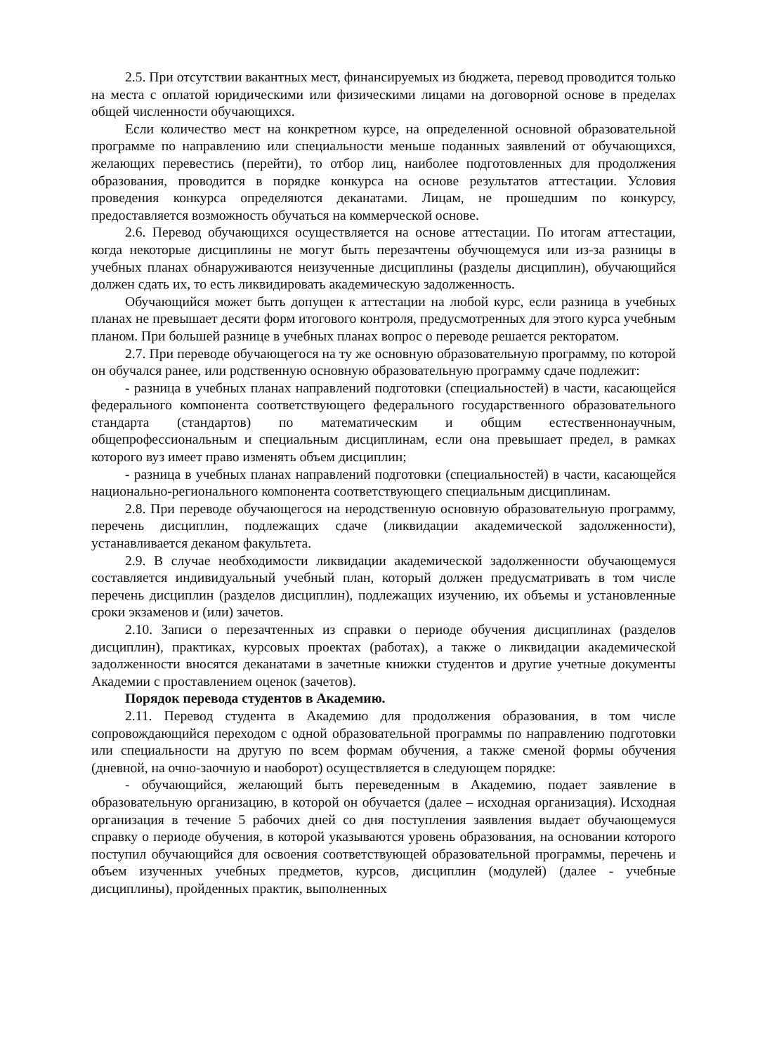2.5. При отсутствии вакантных мест, финансируемых из бюджета, перевод проводится только на места с оплатой юридическими или физическими лицами на договорной основе в пределах общей численности обучающихся.
Если количество мест на конкретном курсе, на определенной основной образовательной программе по направлению или специальности меньше поданных заявлений от обучающихся, желающих перевестись (перейти), то отбор лиц, наиболее подготовленных для продолжения образования, проводится в порядке конкурса на основе результатов аттестации. Условия проведения конкурса определяются деканатами. Лицам, не прошедшим по конкурсу, предоставляется возможность обучаться на коммерческой основе.
2.6. Перевод обучающихся осуществляется на основе аттестации. По итогам аттестации, когда некоторые дисциплины не могут быть перезачтены обучющемуся или из-за разницы в учебных планах обнаруживаются неизученные дисциплины (разделы дисциплин), обучающийся должен сдать их, то есть ликвидировать академическую задолженность.
Обучающийся может быть допущен к аттестации на любой курс, если разница в учебных планах не превышает десяти форм итогового контроля, предусмотренных для этого курса учебным планом. При большей разнице в учебных планах вопрос о переводе решается ректоратом.
2.7. При переводе обучающегося на ту же основную образовательную программу, по которой он обучался ранее, или родственную основную образовательную программу сдаче подлежит:
- разница в учебных планах направлений подготовки (специальностей) в части, касающейся федерального компонента соответствующего федерального государственного образовательного стандарта (стандартов) по математическим и общим естественнонаучным, общепрофессиональным и специальным дисциплинам, если она превышает предел, в рамках которого вуз имеет право изменять объем дисциплин;
- разница в учебных планах направлений подготовки (специальностей) в части, касающейся национально-регионального компонента соответствующего специальным дисциплинам.
2.8. При переводе обучающегося на неродственную основную образовательную программу, перечень дисциплин, подлежащих сдаче (ликвидации академической задолженности), устанавливается деканом факультета.
2.9. В случае необходимости ликвидации академической задолженности обучающемуся составляется индивидуальный учебный план, который должен предусматривать в том числе перечень дисциплин (разделов дисциплин), подлежащих изучению, их объемы и установленные сроки экзаменов и (или) зачетов.
2.10. Записи о перезачтенных из справки о периоде обучения дисциплинах (разделов дисциплин), практиках, курсовых проектах (работах), а также о ликвидации академической задолженности вносятся деканатами в зачетные книжки студентов и другие учетные документы Академии с проставлением оценок (зачетов).
Порядок перевода студентов в Академию.
2.11. Перевод студента в Академию для продолжения образования, в том числе сопровождающийся переходом с одной образовательной программы по направлению подготовки или специальности на другую по всем формам обучения, а также сменой формы обучения (дневной, на очно-заочную и наоборот) осуществляется в следующем порядке:
- обучающийся, желающий быть переведенным в Академию, подает заявление в образовательную организацию, в которой он обучается (далее – исходная организация). Исходная организация в течение 5 рабочих дней со дня поступления заявления выдает обучающемуся справку о периоде обучения, в которой указываются уровень образования, на основании которого поступил обучающийся для освоения соответствующей образовательной программы, перечень и объем изученных учебных предметов, курсов, дисциплин (модулей) (далее - учебные дисциплины), пройденных практик, выполненных